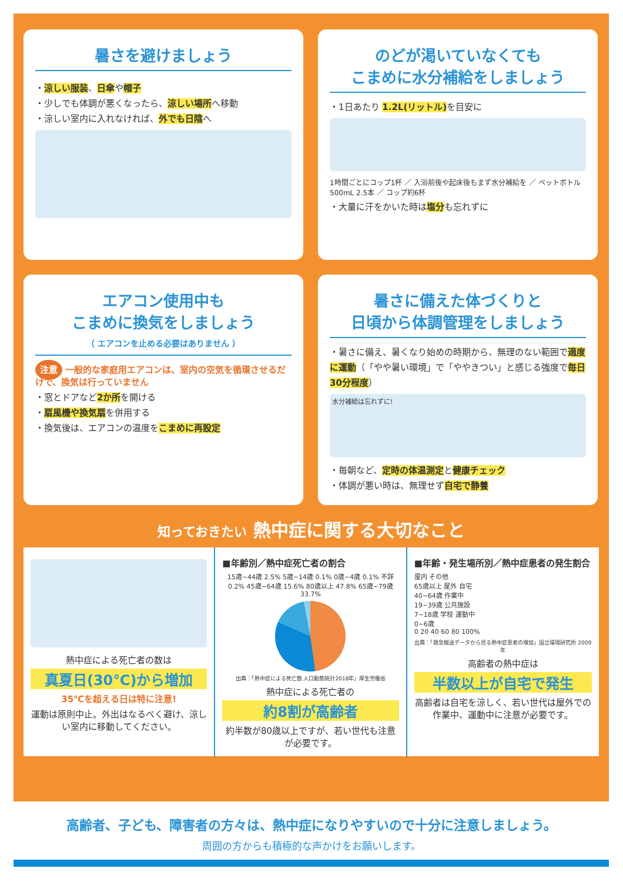暑さを避けましょう
・涼しい服装、日傘や帽子
・少しでも体調が悪くなったら、涼しい場所へ移動
・涼しい室内に入れなければ、外でも日陰へ
のどが渇いていなくても
こまめに水分補給をしましょう
・1日あたり 1.2L(リットル) を目安に
1時間ごとにコップ1杯 ／ 入浴前後や起床後もまず水分補給を ／ ペットボトル500mL 2.5本 ／ コップ約6杯
・大量に汗をかいた時は塩分も忘れずに
エアコン使用中も
こまめに換気をしましょう
（ エアコンを止める必要はありません ）
注意 一般的な家庭用エアコンは、室内の空気を循環させるだけで、換気は行っていません
・窓とドアなど2か所を開ける
・扇風機や換気扇を併用する
・換気後は、エアコンの温度をこまめに再設定
暑さに備えた体づくりと
日頃から体調管理をしましょう
・暑さに備え、暑くなり始めの時期から、無理のない範囲で適度に運動（「やや暑い環境」で「ややきつい」と感じる強度で毎日30分程度）
水分補給は忘れずに!
・毎朝など、定時の体温測定と健康チェック
・体調が悪い時は、無理せず自宅で静養
知っておきたい 熱中症に関する大切なこと
熱中症による死亡者の数は
真夏日(30℃)から増加
35℃を超える日は特に注意!
運動は原則中止。外出はなるべく避け、涼しい室内に移動してください。
■年齢別／熱中症死亡者の割合
15歳~44歳 2.5% 5歳~14歳 0.1% 0歳~4歳 0.1% 不詳 0.2% 45歳~64歳 15.6% 80歳以上 47.8% 65歳~79歳 33.7%
出典：「熱中症による死亡数 人口動態統計2018年」厚生労働省
熱中症による死亡者の
約8割が高齢者
約半数が80歳以上ですが、若い世代も注意が必要です。
■年齢・発生場所別／熱中症患者の発生割合
屋内 その他
65歳以上 屋外 自宅
40~64歳 作業中
19~39歳 公共施設
7~18歳 学校 運動中
0~6歳
0 20 40 60 80 100%
出典：「救急搬送データから見る熱中症患者の増加」国立環境研究所 2009年
高齢者の熱中症は
半数以上が自宅で発生
高齢者は自宅を涼しく、若い世代は屋外での作業中、運動中に注意が必要です。
高齢者、子ども、障害者の方々は、熱中症になりやすいので十分に注意しましょう。
周囲の方からも積極的な声かけをお願いします。